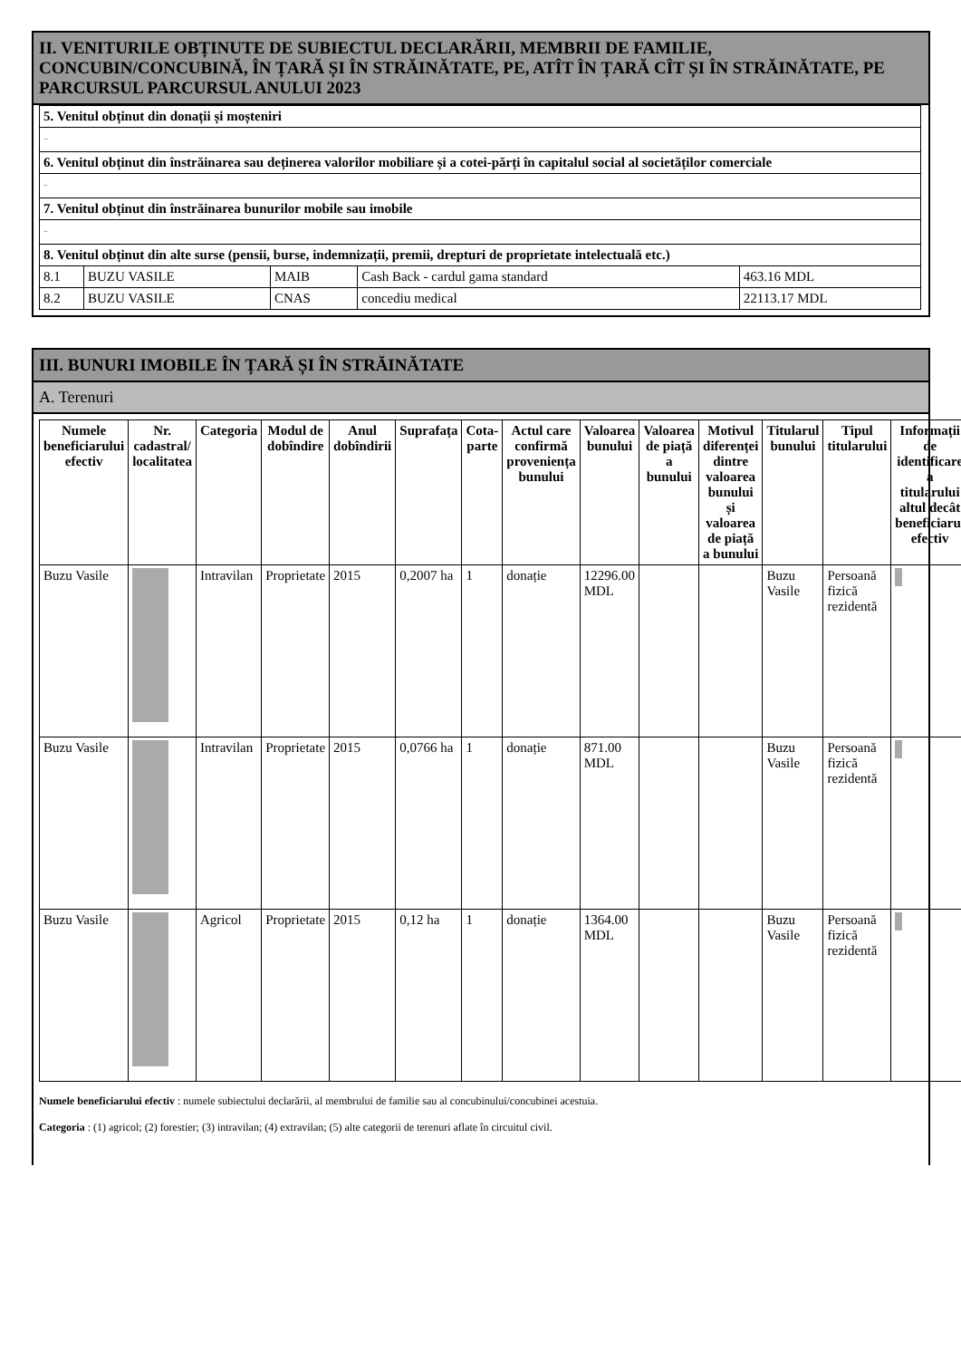II. VENITURILE OBȚINUTE DE SUBIECTUL DECLARĂRII, MEMBRII DE FAMILIE, CONCUBIN/CONCUBINĂ, ÎN ȚARĂ ȘI ÎN STRĂINĂTATE, PE, ATÎT ÎN ȚARĂ CÎT ȘI ÎN STRĂINĂTATE, PE PARCURSUL PARCURSUL ANULUI 2023
| 5. Venitul obținut din donații și moșteniri | | | | |
| - | | | | |
| 6. Venitul obținut din înstrăinarea sau deținerea valorilor mobiliare și a cotei-părți în capitalul social al societăților comerciale | | | | |
| - | | | | |
| 7. Venitul obținut din înstrăinarea bunurilor mobile sau imobile | | | | |
| - | | | | |
| 8. Venitul obținut din alte surse (pensii, burse, indemnizații, premii, drepturi de proprietate intelectuală etc.) | | | | |
| 8.1 | BUZU VASILE | MAIB | Cash Back - cardul gama standard | 463.16 MDL |
| 8.2 | BUZU VASILE | CNAS | concediu medical | 22113.17 MDL |
III. BUNURI IMOBILE ÎN ȚARĂ ȘI ÎN STRĂINĂTATE
A. Terenuri
| Numele beneficiarului efectiv | Nr. cadastral/ localitatea | Categoria | Modul de dobîndire | Anul dobîndirii | Suprafața | Cota-parte | Actul care confirmă proveniența bunului | Valoarea bunului | Valoarea de piață a bunului | Motivul diferenței dintre valoarea bunului și valoarea de piață a bunului | Titularul bunului | Tipul titularului | Informații de identificare a titularului altul decât beneficiarul efectiv |
| --- | --- | --- | --- | --- | --- | --- | --- | --- | --- | --- | --- | --- | --- |
| Buzu Vasile | | Intravilan | Proprietate | 2015 | 0,2007 ha | 1 | donație | 12296.00 MDL | | | Buzu Vasile | Persoană fizică rezidentă | |
| Buzu Vasile | | Intravilan | Proprietate | 2015 | 0,0766 ha | 1 | donație | 871.00 MDL | | | Buzu Vasile | Persoană fizică rezidentă | |
| Buzu Vasile | | Agricol | Proprietate | 2015 | 0,12 ha | 1 | donație | 1364.00 MDL | | | Buzu Vasile | Persoană fizică rezidentă | |
Numele beneficiarului efectiv : numele subiectului declarării, al membrului de familie sau al concubinului/concubinei acestuia.
Categoria : (1) agricol; (2) forestier; (3) intravilan; (4) extravilan; (5) alte categorii de terenuri aflate în circuitul civil.